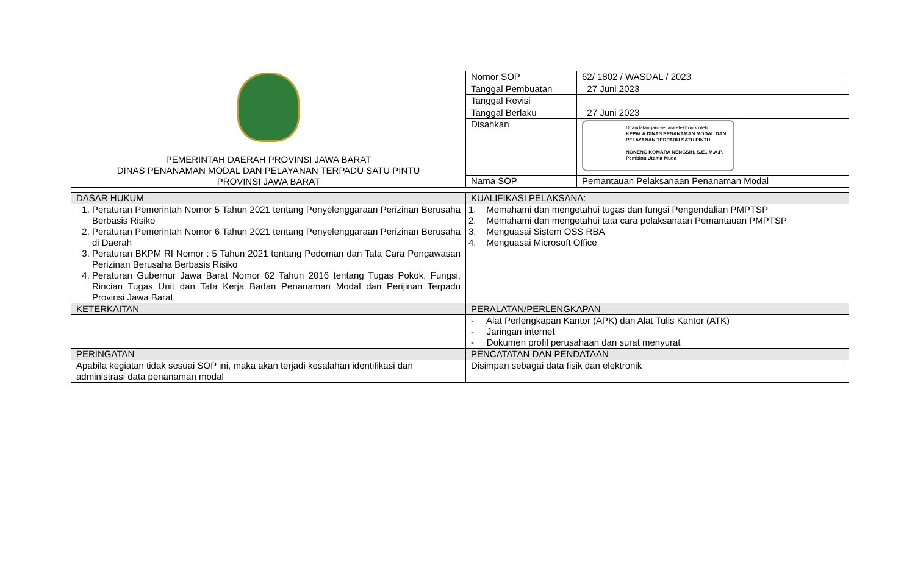| PEMERINTAH DAERAH PROVINSI JAWA BARAT DINAS PENANAMAN MODAL DAN PELAYANAN TERPADU SATU PINTU PROVINSI JAWA BARAT | Nomor SOP | 62/ 1802 / WASDAL / 2023 |
| | Tanggal Pembuatan | 27 Juni 2023 |
| | Tanggal Revisi | |
| | Tanggal Berlaku | 27 Juni 2023 |
| | Disahkan | Ditandatangani secara elektronik oleh : KEPALA DINAS PENANAMAN MODAL DAN PELAYANAN TERPADU SATU PINTU NONENG KOMARA NENGSIH, S.E., M.A.P. Pembina Utama Muda |
| | Nama SOP | Pemantauan Pelaksanaan Penanaman Modal |
| DASAR HUKUM | KUALIFIKASI PELAKSANA: |
| 1. Peraturan Pemerintah Nomor 5 Tahun 2021 tentang Penyelenggaraan Perizinan Berusaha Berbasis Risiko 2. Peraturan Pemerintah Nomor 6 Tahun 2021 tentang Penyelenggaraan Perizinan Berusaha di Daerah 3. Peraturan BKPM RI Nomor : 5 Tahun 2021 tentang Pedoman dan Tata Cara Pengawasan Perizinan Berusaha Berbasis Risiko 4. Peraturan Gubernur Jawa Barat Nomor 62 Tahun 2016 tentang Tugas Pokok, Fungsi, Rincian Tugas Unit dan Tata Kerja Badan Penanaman Modal dan Perijinan Terpadu Provinsi Jawa Barat | 1. Memahami dan mengetahui tugas dan fungsi Pengendalian PMPTSP 2. Memahami dan mengetahui tata cara pelaksanaan Pemantauan PMPTSP 3. Menguasai Sistem OSS RBA 4. Menguasai Microsoft Office |
| KETERKAITAN | PERALATAN/PERLENGKAPAN |
| | - Alat Perlengkapan Kantor (APK) dan Alat Tulis Kantor (ATK) - Jaringan internet - Dokumen profil perusahaan dan surat menyurat |
| PERINGATAN | PENCATATAN DAN PENDATAAN |
| Apabila kegiatan tidak sesuai SOP ini, maka akan terjadi kesalahan identifikasi dan administrasi data penanaman modal | Disimpan sebagai data fisik dan elektronik |